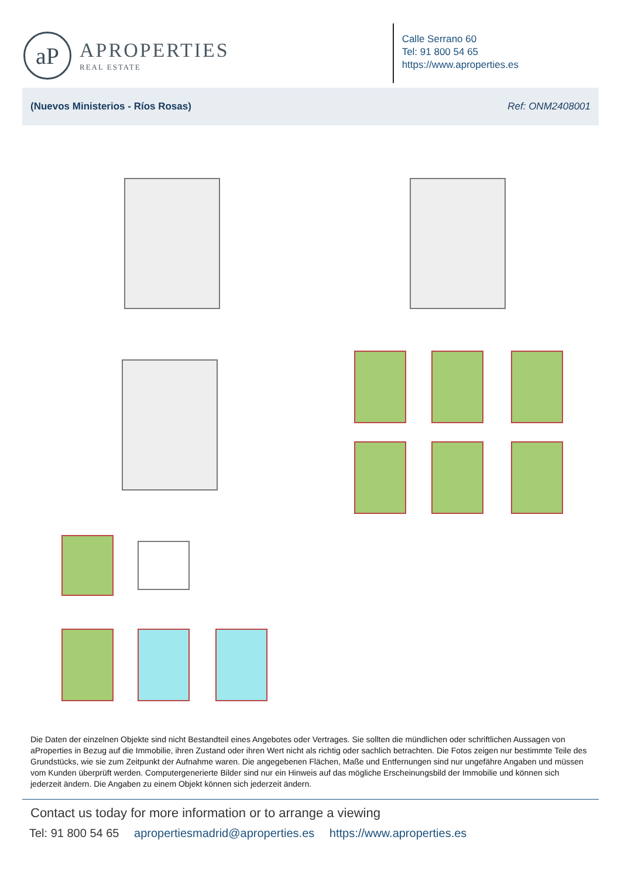aP
APROPERTIES
REAL ESTATE
Calle Serrano 60
Tel: 91 800 54 65
https://www.aproperties.es
(Nuevos Ministerios - Ríos Rosas) Ref: ONM2408001
Die Daten der einzelnen Objekte sind nicht Bestandteil eines Angebotes oder Vertrages. Sie sollten die mündlichen oder schriftlichen Aussagen von aProperties in Bezug auf die Immobilie, ihren Zustand oder ihren Wert nicht als richtig oder sachlich betrachten. Die Fotos zeigen nur bestimmte Teile des Grundstücks, wie sie zum Zeitpunkt der Aufnahme waren. Die angegebenen Flächen, Maße und Entfernungen sind nur ungefähre Angaben und müssen vom Kunden überprüft werden. Computergenerierte Bilder sind nur ein Hinweis auf das mögliche Erscheinungsbild der Immobilie und können sich jederzeit ändern. Die Angaben zu einem Objekt können sich jederzeit ändern.
Contact us today for more information or to arrange a viewing
Tel: 91 800 54 65 apropertiesmadrid@aproperties.es https://www.aproperties.es